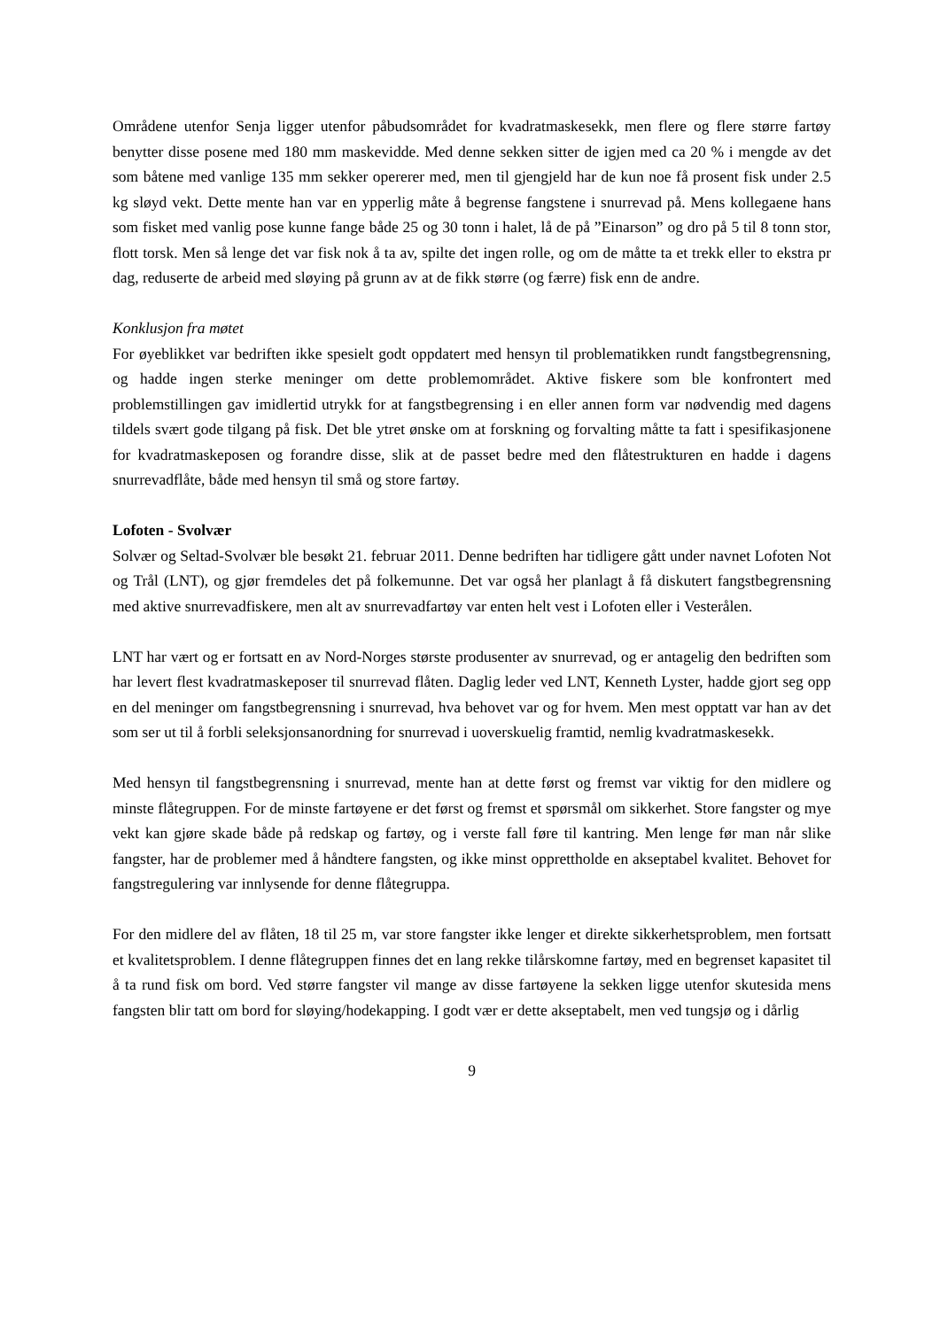Områdene utenfor Senja ligger utenfor påbudsområdet for kvadratmaskesekk, men flere og flere større fartøy benytter disse posene med 180 mm maskevidde. Med denne sekken sitter de igjen med ca 20 % i mengde av det som båtene med vanlige 135 mm sekker opererer med, men til gjengjeld har de kun noe få prosent fisk under 2.5 kg sløyd vekt. Dette mente han var en ypperlig måte å begrense fangstene i snurrevad på. Mens kollegaene hans som fisket med vanlig pose kunne fange både 25 og 30 tonn i halet, lå de på ”Einarson” og dro på 5 til 8 tonn stor, flott torsk. Men så lenge det var fisk nok å ta av, spilte det ingen rolle, og om de måtte ta et trekk eller to ekstra pr dag, reduserte de arbeid med sløying på grunn av at de fikk større (og færre) fisk enn de andre.
Konklusjon fra møtet
For øyeblikket var bedriften ikke spesielt godt oppdatert med hensyn til problematikken rundt fangstbegrensning, og hadde ingen sterke meninger om dette problemområdet. Aktive fiskere som ble konfrontert med problemstillingen gav imidlertid utrykk for at fangstbegrensing i en eller annen form var nødvendig med dagens tildels svært gode tilgang på fisk. Det ble ytret ønske om at forskning og forvalting måtte ta fatt i spesifikasjonene for kvadratmaskeposen og forandre disse, slik at de passet bedre med den flåtestrukturen en hadde i dagens snurrevadflåte, både med hensyn til små og store fartøy.
Lofoten - Svolvær
Solvær og Seltad-Svolvær ble besøkt 21. februar 2011. Denne bedriften har tidligere gått under navnet Lofoten Not og Trål (LNT), og gjør fremdeles det på folkemunne. Det var også her planlagt å få diskutert fangstbegrensning med aktive snurrevadfiskere, men alt av snurrevadfartøy var enten helt vest i Lofoten eller i Vesterålen.
LNT har vært og er fortsatt en av Nord-Norges største produsenter av snurrevad, og er antagelig den bedriften som har levert flest kvadratmaskeposer til snurrevad flåten. Daglig leder ved LNT, Kenneth Lyster, hadde gjort seg opp en del meninger om fangstbegrensning i snurrevad, hva behovet var og for hvem. Men mest opptatt var han av det som ser ut til å forbli seleksjonsanordning for snurrevad i uoverskuelig framtid, nemlig kvadratmaskesekk.
Med hensyn til fangstbegrensning i snurrevad, mente han at dette først og fremst var viktig for den midlere og minste flåtegruppen. For de minste fartøyene er det først og fremst et spørsmål om sikkerhet. Store fangster og mye vekt kan gjøre skade både på redskap og fartøy, og i verste fall føre til kantring. Men lenge før man når slike fangster, har de problemer med å håndtere fangsten, og ikke minst opprettholde en akseptabel kvalitet. Behovet for fangstregulering var innlysende for denne flåtegruppa.
For den midlere del av flåten, 18 til 25 m, var store fangster ikke lenger et direkte sikkerhetsproblem, men fortsatt et kvalitetsproblem. I denne flåtegruppen finnes det en lang rekke tilårskomne fartøy, med en begrenset kapasitet til å ta rund fisk om bord. Ved større fangster vil mange av disse fartøyene la sekken ligge utenfor skutesida mens fangsten blir tatt om bord for sløying/hodekapping. I godt vær er dette akseptabelt, men ved tungsjø og i dårlig
9